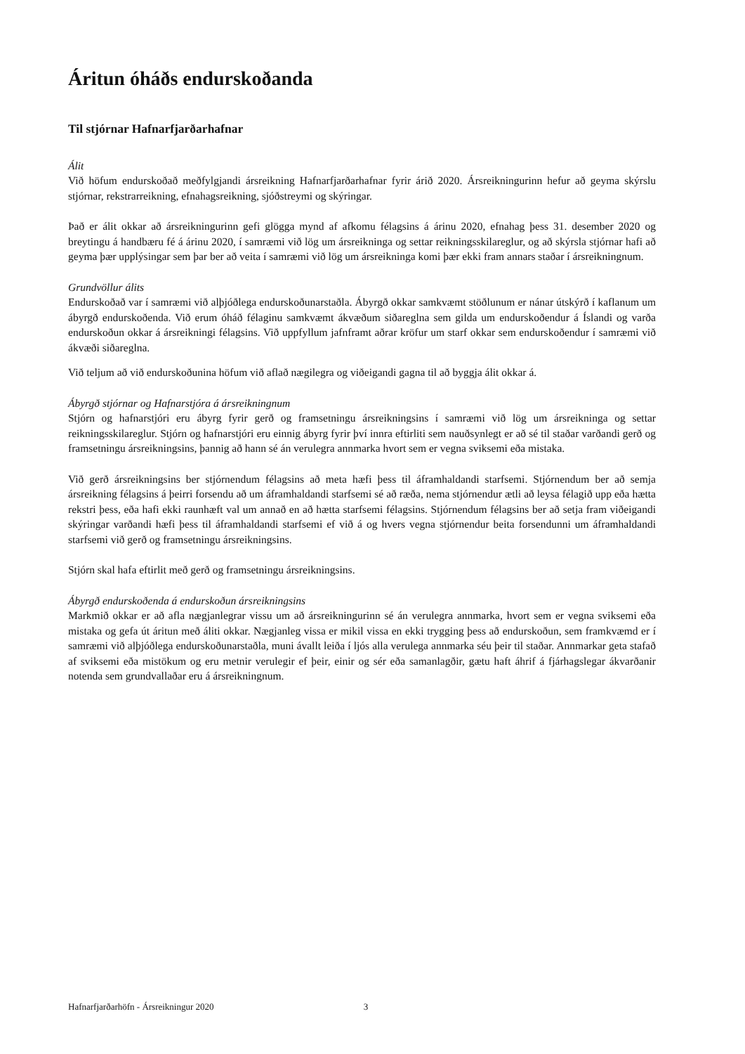Áritun óháðs endurskoðanda
Til stjórnar Hafnarfjarðarhafnar
Álit
Við höfum endurskoðað meðfylgjandi ársreikning Hafnarfjarðarhafnar fyrir árið 2020. Ársreikningurinn hefur að geyma skýrslu stjórnar, rekstrarreikning, efnahagsreikning, sjóðstreymi og skýringar.
Það er álit okkar að ársreikningurinn gefi glögga mynd af afkomu félagsins á árinu 2020, efnahag þess 31. desember 2020 og breytingu á handbæru fé á árinu 2020, í samræmi við lög um ársreikninga og settar reikningsskilareglur, og að skýrsla stjórnar hafi að geyma þær upplýsingar sem þar ber að veita í samræmi við lög um ársreikninga komi þær ekki fram annars staðar í ársreikningnum.
Grundvöllur álits
Endurskoðað var í samræmi við alþjóðlega endurskoðunarstaðla. Ábyrgð okkar samkvæmt stöðlunum er nánar útskýrð í kaflanum um ábyrgð endurskoðenda. Við erum óháð félaginu samkvæmt ákvæðum siðareglna sem gilda um endurskoðendur á Íslandi og varða endurskoðun okkar á ársreikningi félagsins. Við uppfyllum jafnframt aðrar kröfur um starf okkar sem endurskoðendur í samræmi við ákvæði siðareglna.
Við teljum að við endurskoðunina höfum við aflað nægilegra og viðeigandi gagna til að byggja álit okkar á.
Ábyrgð stjórnar og Hafnarstjóra á ársreikningnum
Stjórn og hafnarstjóri eru ábyrg fyrir gerð og framsetningu ársreikningsins í samræmi við lög um ársreikninga og settar reikningsskilareglur. Stjórn og hafnarstjóri eru einnig ábyrg fyrir því innra eftirliti sem nauðsynlegt er að sé til staðar varðandi gerð og framsetningu ársreikningsins, þannig að hann sé án verulegra annmarka hvort sem er vegna sviksemi eða mistaka.
Við gerð ársreikningsins ber stjórnendum félagsins að meta hæfi þess til áframhaldandi starfsemi. Stjórnendum ber að semja ársreikning félagsins á þeirri forsendu að um áframhaldandi starfsemi sé að ræða, nema stjórnendur ætli að leysa félagið upp eða hætta rekstri þess, eða hafi ekki raunhæft val um annað en að hætta starfsemi félagsins. Stjórnendum félagsins ber að setja fram viðeigandi skýringar varðandi hæfi þess til áframhaldandi starfsemi ef við á og hvers vegna stjórnendur beita forsendunni um áframhaldandi starfsemi við gerð og framsetningu ársreikningsins.
Stjórn skal hafa eftirlit með gerð og framsetningu ársreikningsins.
Ábyrgð endurskoðenda á endurskoðun ársreikningsins
Markmið okkar er að afla nægjanlegrar vissu um að ársreikningurinn sé án verulegra annmarka, hvort sem er vegna sviksemi eða mistaka og gefa út áritun með áliti okkar. Nægjanleg vissa er mikil vissa en ekki trygging þess að endurskoðun, sem framkvæmd er í samræmi við alþjóðlega endurskoðunarstaðla, muni ávallt leiða í ljós alla verulega annmarka séu þeir til staðar. Annmarkar geta stafað af sviksemi eða mistökum og eru metnir verulegir ef þeir, einir og sér eða samanlagðir, gætu haft áhrif á fjárhagslegar ákvarðanir notenda sem grundvallaðar eru á ársreikningnum.
Hafnarfjarðarhöfn - Ársreikningur 2020 3